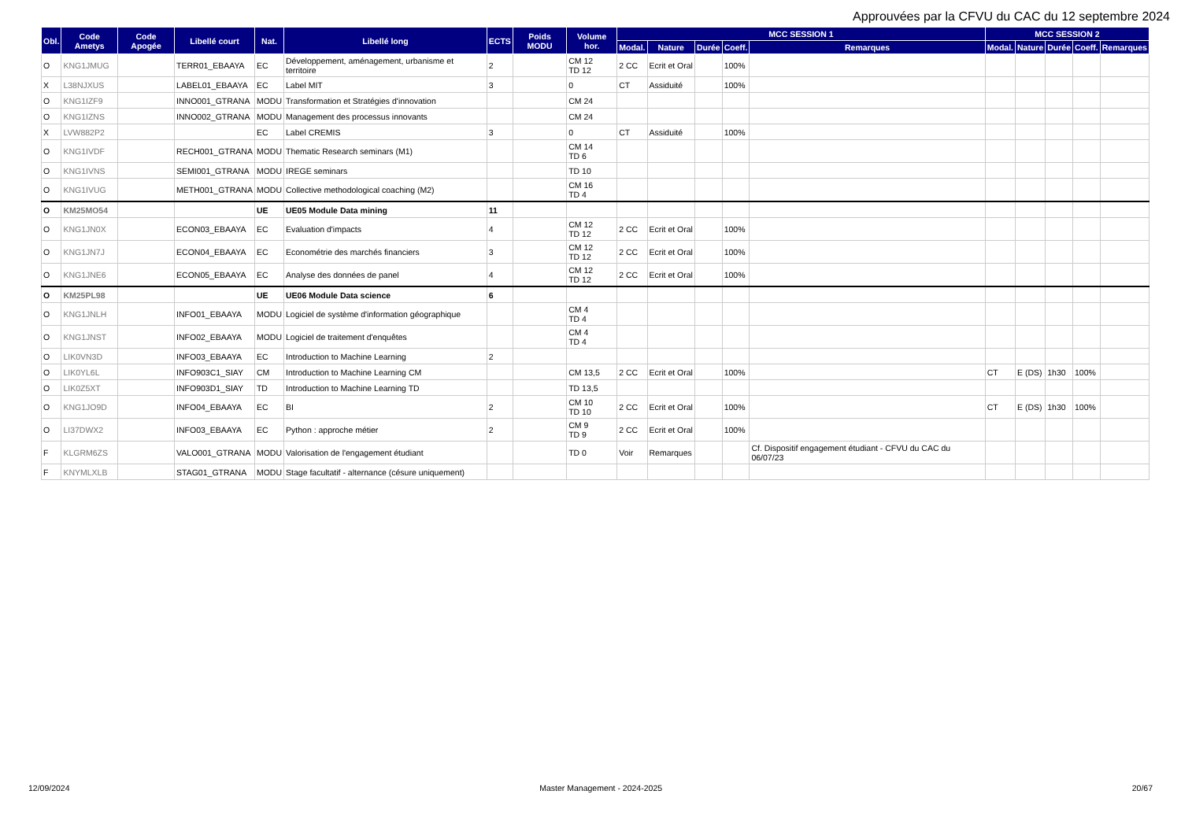Approuvées par la CFVU du CAC du 12 septembre 2024
| Obl. | Code Ametys | Code Apogée | Libellé court | Nat. | Libellé long | ECTS | Poids MODU | Volume hor. | MCC SESSION 1 | | | | | MCC SESSION 2 | | | | |
| --- | --- | --- | --- | --- | --- | --- | --- | --- | --- | --- | --- | --- | --- | --- | --- | --- | --- | --- |
| | | | | | | | | | Modal. | Nature | Durée | Coeff. | Remarques | Modal. | Nature | Durée | Coeff. | Remarques |
| O | KNG1JMUG | | TERR01_EBAAYA | EC | Développement, aménagement, urbanisme et territoire | 2 | | CM 12 TD 12 | 2 CC | Ecrit et Oral | | 100% | | | | | | |
| X | L38NJXUS | | LABEL01_EBAAYA | EC | Label MIT | 3 | | 0 | CT | Assiduité | | 100% | | | | | | |
| O | KNG1IZF9 | | INNO001_GTRANA | MODU | Transformation et Stratégies d'innovation | | | CM 24 | | | | | | | | | | |
| O | KNG1IZNS | | INNO002_GTRANA | MODU | Management des processus innovants | | | CM 24 | | | | | | | | | | |
| X | LVW882P2 | | | EC | Label CREMIS | 3 | | 0 | CT | Assiduité | | 100% | | | | | | |
| O | KNG1IVDF | | RECH001_GTRANA | MODU | Thematic Research seminars (M1) | | | CM 14 TD 6 | | | | | | | | | | |
| O | KNG1IVNS | | SEMI001_GTRANA | MODU | IREGE seminars | | | TD 10 | | | | | | | | | | |
| O | KNG1IVUG | | METH001_GTRANA | MODU | Collective methodological coaching (M2) | | | CM 16 TD 4 | | | | | | | | | | |
| O | KM25MO54 | | | UE | UE05 Module Data mining | 11 | | | | | | | | | | | | |
| O | KNG1JN0X | | ECON03_EBAAYA | EC | Evaluation d'impacts | 4 | | CM 12 TD 12 | 2 CC | Ecrit et Oral | | 100% | | | | | | |
| O | KNG1JN7J | | ECON04_EBAAYA | EC | Econométrie des marchés financiers | 3 | | CM 12 TD 12 | 2 CC | Ecrit et Oral | | 100% | | | | | | |
| O | KNG1JNE6 | | ECON05_EBAAYA | EC | Analyse des données de panel | 4 | | CM 12 TD 12 | 2 CC | Ecrit et Oral | | 100% | | | | | | |
| O | KM25PL98 | | | UE | UE06 Module Data science | 6 | | | | | | | | | | | | |
| O | KNG1JNLH | | INFO01_EBAAYA | MODU | Logiciel de système d'information géographique | | | CM 4 TD 4 | | | | | | | | | | |
| O | KNG1JNST | | INFO02_EBAAYA | MODU | Logiciel de traitement d'enquêtes | | | CM 4 TD 4 | | | | | | | | | | |
| O | LIK0VN3D | | INFO03_EBAAYA | EC | Introduction to Machine Learning | 2 | | | | | | | | | | | | |
| O | LIK0YL6L | | INFO903C1_SIAY | CM | Introduction to Machine Learning CM | | | CM 13,5 | 2 CC | Ecrit et Oral | | 100% | | CT | E (DS) | 1h30 | 100% | |
| O | LIK0Z5XT | | INFO903D1_SIAY | TD | Introduction to Machine Learning TD | | | TD 13,5 | | | | | | | | | | |
| O | KNG1JO9D | | INFO04_EBAAYA | EC | BI | 2 | | CM 10 TD 10 | 2 CC | Ecrit et Oral | | 100% | | CT | E (DS) | 1h30 | 100% | |
| O | LI37DWX2 | | INFO03_EBAAYA | EC | Python : approche métier | 2 | | CM 9 TD 9 | 2 CC | Ecrit et Oral | | 100% | | | | | | |
| F | KLGRM6ZS | | VALO001_GTRANA | MODU | Valorisation de l'engagement étudiant | | | TD 0 | Voir | Remarques | | | Cf. Dispositif engagement étudiant - CFVU du CAC du 06/07/23 | | | | | |
| F | KNYMLXLB | | STAG01_GTRANA | MODU | Stage facultatif - alternance (césure uniquement) | | | | | | | | | | | | | |
12/09/2024 Master Management - 2024-2025 20/67